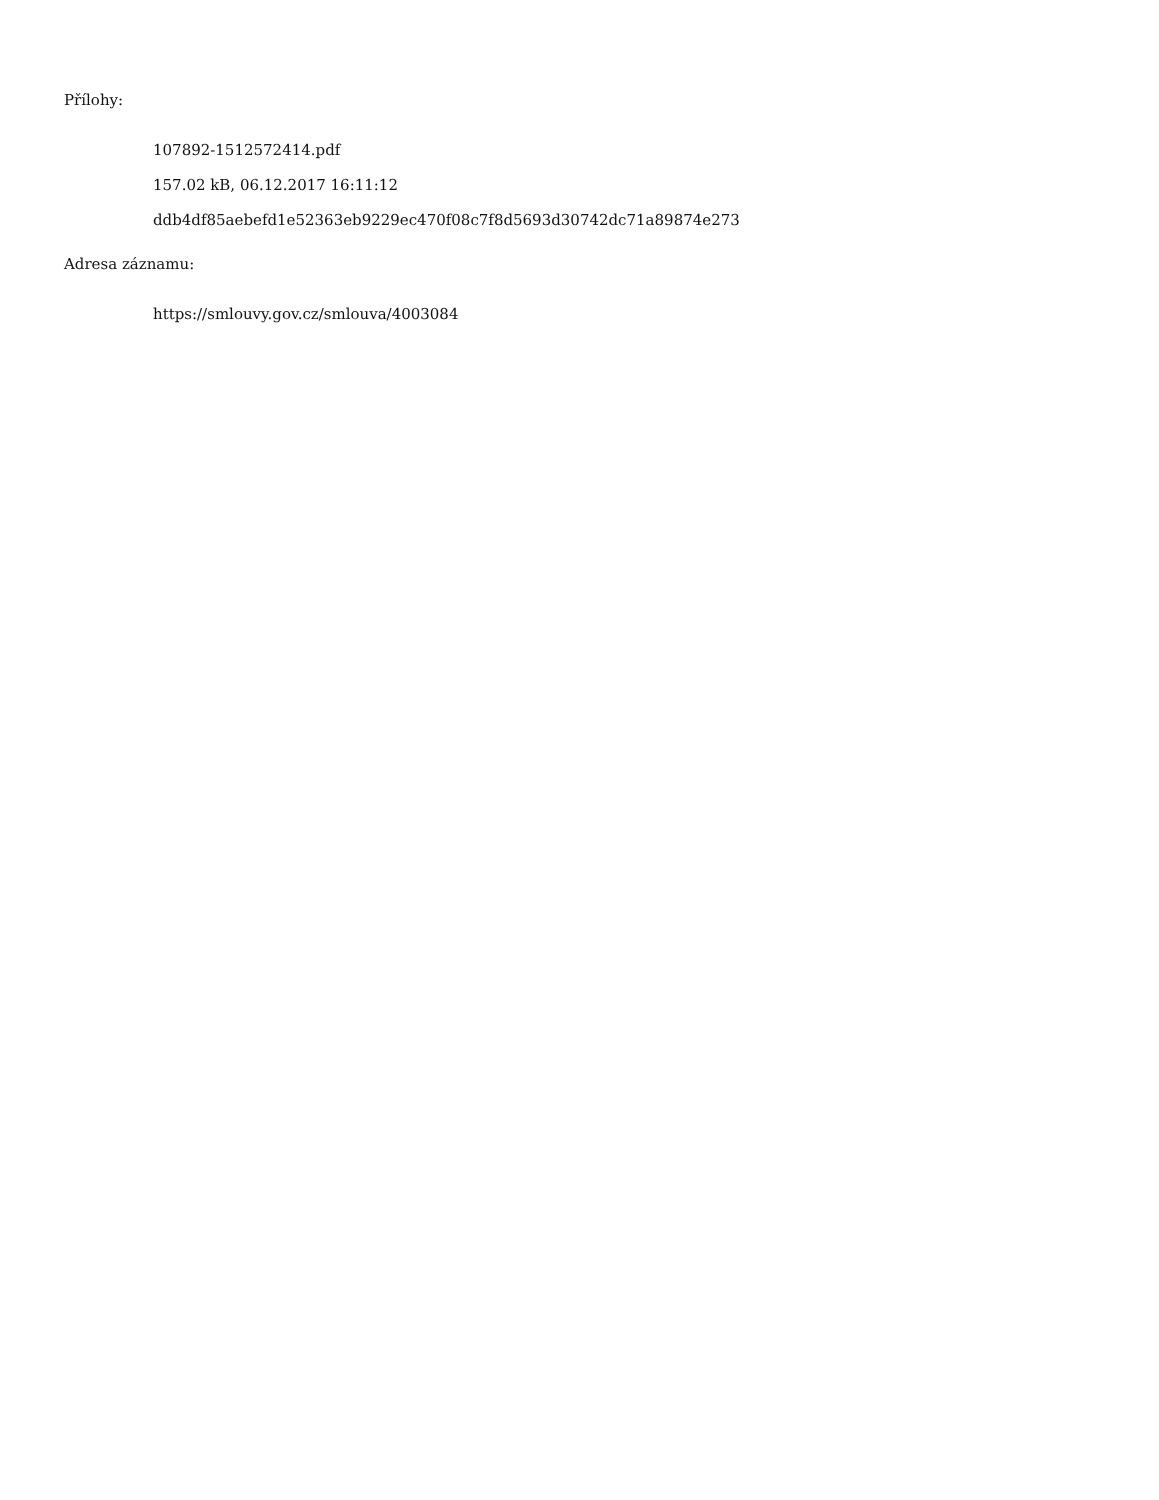Přílohy:
107892-1512572414.pdf
157.02 kB, 06.12.2017 16:11:12
ddb4df85aebefd1e52363eb9229ec470f08c7f8d5693d30742dc71a89874e273
Adresa záznamu:
https://smlouvy.gov.cz/smlouva/4003084